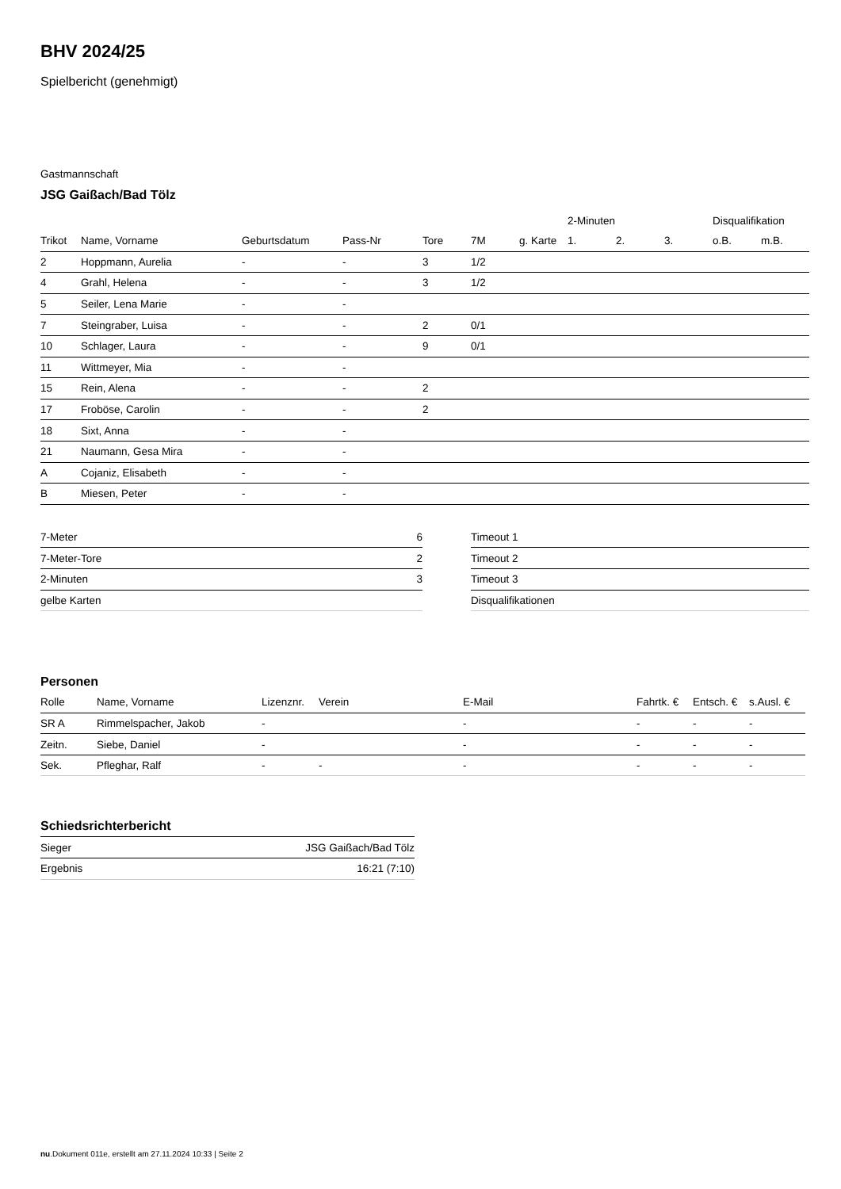BHV 2024/25
Spielbericht (genehmigt)
Gastmannschaft
JSG Gaißach/Bad Tölz
| | | | | | | | 2-Minuten | | | Disqualifikation | |
| --- | --- | --- | --- | --- | --- | --- | --- | --- | --- | --- | --- |
| Trikot | Name, Vorname | Geburtsdatum | Pass-Nr | Tore | 7M | g. Karte | 1. | 2. | 3. | o.B. | m.B. |
| 2 | Hoppmann, Aurelia | - | - | 3 | 1/2 | | | | | | |
| 4 | Grahl, Helena | - | - | 3 | 1/2 | | | | | | |
| 5 | Seiler, Lena Marie | - | - | | | | | | | | |
| 7 | Steingraber, Luisa | - | - | 2 | 0/1 | | | | | | |
| 10 | Schlager, Laura | - | - | 9 | 0/1 | | | | | | |
| 11 | Wittmeyer, Mia | - | - | | | | | | | | |
| 15 | Rein, Alena | - | - | 2 | | | | | | | |
| 17 | Froböse, Carolin | - | - | 2 | | | | | | | |
| 18 | Sixt, Anna | - | - | | | | | | | | |
| 21 | Naumann, Gesa Mira | - | - | | | | | | | | |
| A | Cojaniz, Elisabeth | - | - | | | | | | | | |
| B | Miesen, Peter | - | - | | | | | | | | |
| 7-Meter | 6 |
| 7-Meter-Tore | 2 |
| 2-Minuten | 3 |
| gelbe Karten | |
| Timeout 1 |
| Timeout 2 |
| Timeout 3 |
| Disqualifikationen |
Personen
| Rolle | Name, Vorname | Lizenznr. | Verein | E-Mail | Fahrtk. € | Entsch. € | s.Ausl. € |
| SR A | Rimmelspacher, Jakob | - | | - | - | - | - |
| Zeitn. | Siebe, Daniel | - | | - | - | - | - |
| Sek. | Pfleghar, Ralf | - | - | - | - | - | - |
Schiedsrichterbericht
| Sieger | JSG Gaißach/Bad Tölz |
| Ergebnis | 16:21 (7:10) |
nu.Dokument 011e, erstellt am 27.11.2024 10:33 | Seite 2